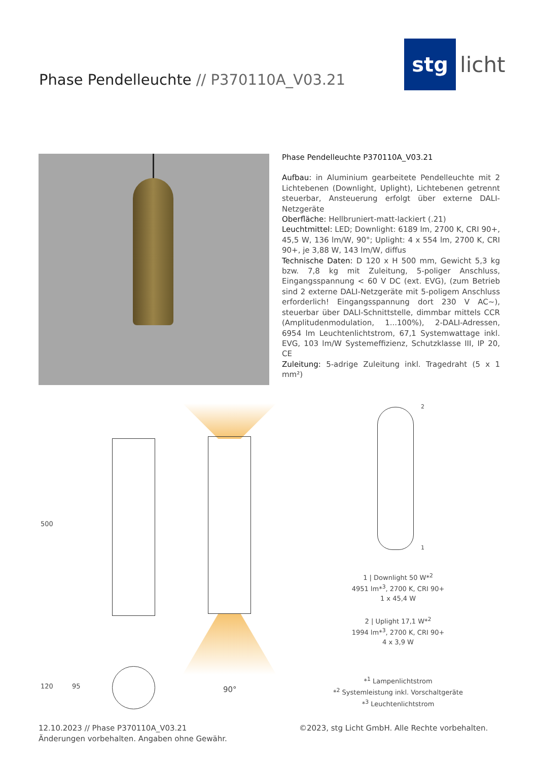Phase Pendelleuchte // P370110A_V03.21
stg
licht
Phase Pendelleuchte P370110A_V03.21
Aufbau: in Aluminium gearbeitete Pendelleuchte mit 2 Lichtebenen (Downlight, Uplight), Lichtebenen getrennt steuerbar, Ansteuerung erfolgt über externe DALI-Netzgeräte
Oberfläche: Hellbruniert-matt-lackiert (.21)
Leuchtmittel: LED; Downlight: 6189 lm, 2700 K, CRI 90+, 45,5 W, 136 lm/W, 90°; Uplight: 4 x 554 lm, 2700 K, CRI 90+, je 3,88 W, 143 lm/W, diffus
Technische Daten: D 120 x H 500 mm, Gewicht 5,3 kg bzw. 7,8 kg mit Zuleitung, 5-poliger Anschluss, Eingangsspannung < 60 V DC (ext. EVG), (zum Betrieb sind 2 externe DALI-Netzgeräte mit 5-poligem Anschluss erforderlich! Eingangsspannung dort 230 V AC~), steuerbar über DALI-Schnittstelle, dimmbar mittels CCR (Amplitudenmodulation, 1...100%), 2-DALI-Adressen, 6954 lm Leuchtenlichtstrom, 67,1 Systemwattage inkl. EVG, 103 lm/W Systemeffizienz, Schutzklasse III, IP 20, CE
Zuleitung: 5-adrige Zuleitung inkl. Tragedraht (5 x 1 mm²)
500
120 95 90°
2
1
1 | Downlight 50 W*<sup>2</sup>
4951 lm*<sup>3</sup>, 2700 K, CRI 90+
1 x 45,4 W
2 | Uplight 17,1 W*<sup>2</sup>
1994 lm*<sup>3</sup>, 2700 K, CRI 90+
4 x 3,9 W
*<sup>1</sup> Lampenlichtstrom
*<sup>2</sup> Systemleistung inkl. Vorschaltgeräte
*<sup>3</sup> Leuchtenlichtstrom
12.10.2023 // Phase P370110A_V03.21
Änderungen vorbehalten. Angaben ohne Gewähr.
©2023, stg Licht GmbH. Alle Rechte vorbehalten.